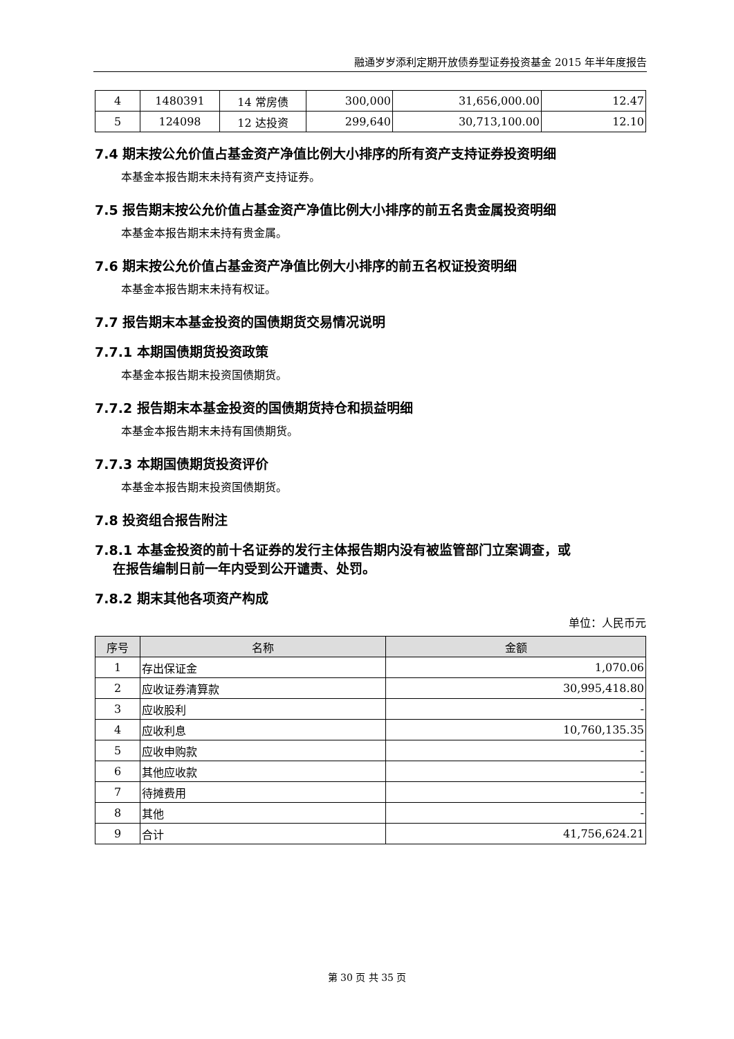融通岁岁添利定期开放债券型证券投资基金 2015 年半年度报告
| 4 | 1480391 | 14 常房债 | 300,000 | 31,656,000.00 | 12.47 |
| 5 | 124098 | 12 达投资 | 299,640 | 30,713,100.00 | 12.10 |
7.4 期末按公允价值占基金资产净值比例大小排序的所有资产支持证券投资明细
本基金本报告期末未持有资产支持证券。
7.5 报告期末按公允价值占基金资产净值比例大小排序的前五名贵金属投资明细
本基金本报告期末未持有贵金属。
7.6 期末按公允价值占基金资产净值比例大小排序的前五名权证投资明细
本基金本报告期末未持有权证。
7.7 报告期末本基金投资的国债期货交易情况说明
7.7.1 本期国债期货投资政策
本基金本报告期末投资国债期货。
7.7.2 报告期末本基金投资的国债期货持仓和损益明细
本基金本报告期末未持有国债期货。
7.7.3 本期国债期货投资评价
本基金本报告期末投资国债期货。
7.8 投资组合报告附注
7.8.1 本基金投资的前十名证券的发行主体报告期内没有被监管部门立案调查，或
在报告编制日前一年内受到公开谴责、处罚。
7.8.2 期末其他各项资产构成
单位：人民币元
| 序号 | 名称 | 金额 |
| --- | --- | --- |
| 1 | 存出保证金 | 1,070.06 |
| 2 | 应收证券清算款 | 30,995,418.80 |
| 3 | 应收股利 | - |
| 4 | 应收利息 | 10,760,135.35 |
| 5 | 应收申购款 | - |
| 6 | 其他应收款 | - |
| 7 | 待摊费用 | - |
| 8 | 其他 | - |
| 9 | 合计 | 41,756,624.21 |
第 30 页 共 35 页